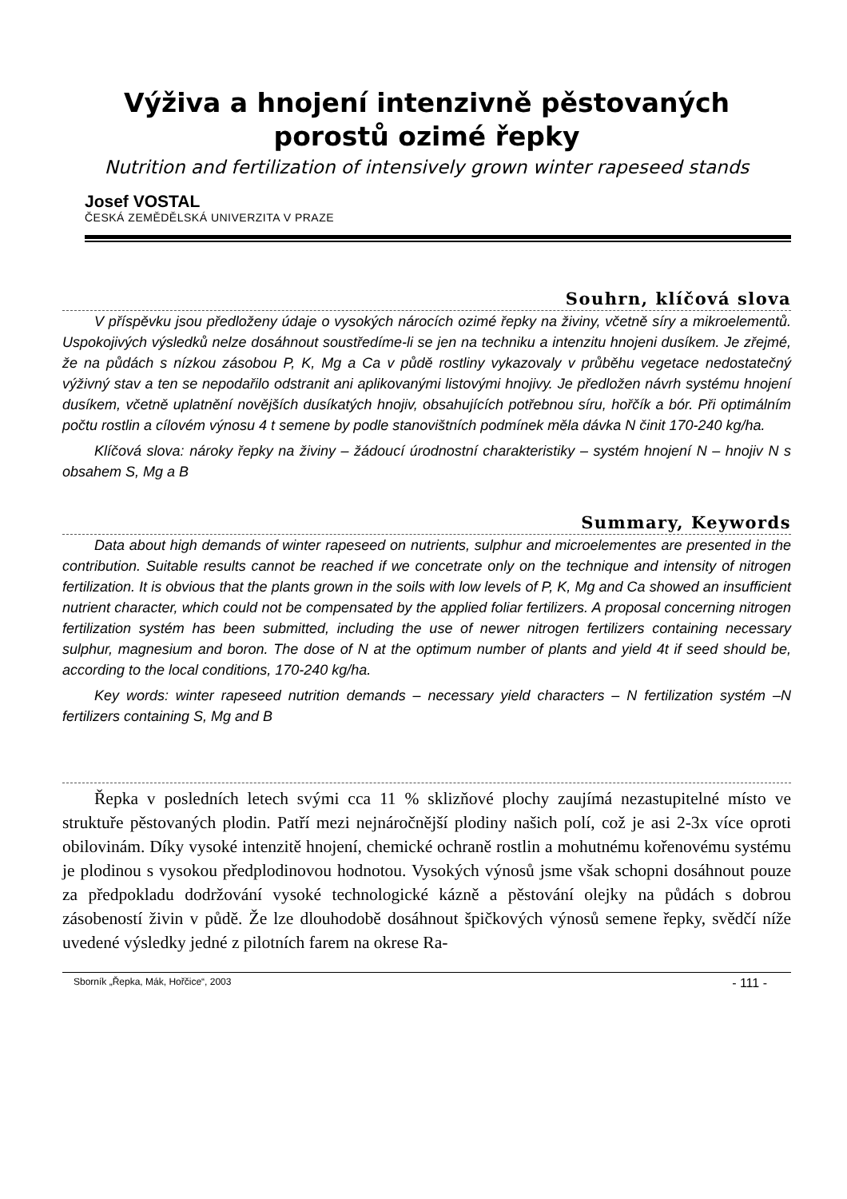Výživa a hnojení intenzivně pěstovaných
porostů ozimé řepky
Nutrition and fertilization of intensively grown winter rapeseed stands
Josef VOSTAL
ČESKÁ ZEMĚDĚLSKÁ UNIVERZITA V PRAZE
Souhrn, klíčová slova
V příspěvku jsou předloženy údaje o vysokých nárocích ozimé řepky na živiny, včetně síry a mikroelementů. Uspokojivých výsledků nelze dosáhnout soustředíme-li se jen na techniku a intenzitu hnojeni dusíkem. Je zřejmé, že na půdách s nízkou zásobou P, K, Mg a Ca v půdě rostliny vykazovaly v průběhu vegetace nedostatečný výživný stav a ten se nepodařilo odstranit ani aplikovanými listovými hnojivy. Je předložen návrh systému hnojení dusíkem, včetně uplatnění novějších dusíkatých hnojiv, obsahujících potřebnou síru, hořčík a bór. Při optimálním počtu rostlin a cílovém výnosu 4 t semene by podle stanovištních podmínek měla dávka N činit 170-240 kg/ha.
Klíčová slova: nároky řepky na živiny – žádoucí úrodnostní charakteristiky – systém hnojení N – hnojiv N s obsahem S, Mg a B
Summary, Keywords
Data about high demands of winter rapeseed on nutrients, sulphur and microelementes are presented in the contribution. Suitable results cannot be reached if we concetrate only on the technique and intensity of nitrogen fertilization. It is obvious that the plants grown in the soils with low levels of P, K, Mg and Ca showed an insufficient nutrient character, which could not be compensated by the applied foliar fertilizers. A proposal concerning nitrogen fertilization systém has been submitted, including the use of newer nitrogen fertilizers containing necessary sulphur, magnesium and boron. The dose of N at the optimum number of plants and yield 4t if seed should be, according to the local conditions, 170-240 kg/ha.
Key words: winter rapeseed nutrition demands – necessary yield characters – N fertilization systém –N fertilizers containing S, Mg and B
Řepka v posledních letech svými cca 11 % sklizňové plochy zaujímá nezastupitelné místo ve struktuře pěstovaných plodin. Patří mezi nejnáročnější plodiny našich polí, což je asi 2-3x více oproti obilovinám. Díky vysoké intenzitě hnojení, chemické ochraně rostlin a mohutnému kořenovému systému je plodinou s vysokou předplodinovou hodnotou. Vysokých výnosů jsme však schopni dosáhnout pouze za předpokladu dodržování vysoké technologické kázně a pěstování olejky na půdách s dobrou zásobeností živin v půdě. Že lze dlouhodobě dosáhnout špičkových výnosů semene řepky, svědčí níže uvedené výsledky jedné z pilotních farem na okrese Ra-
Sborník „Řepka, Mák, Hořčice“, 2003 - 111 -